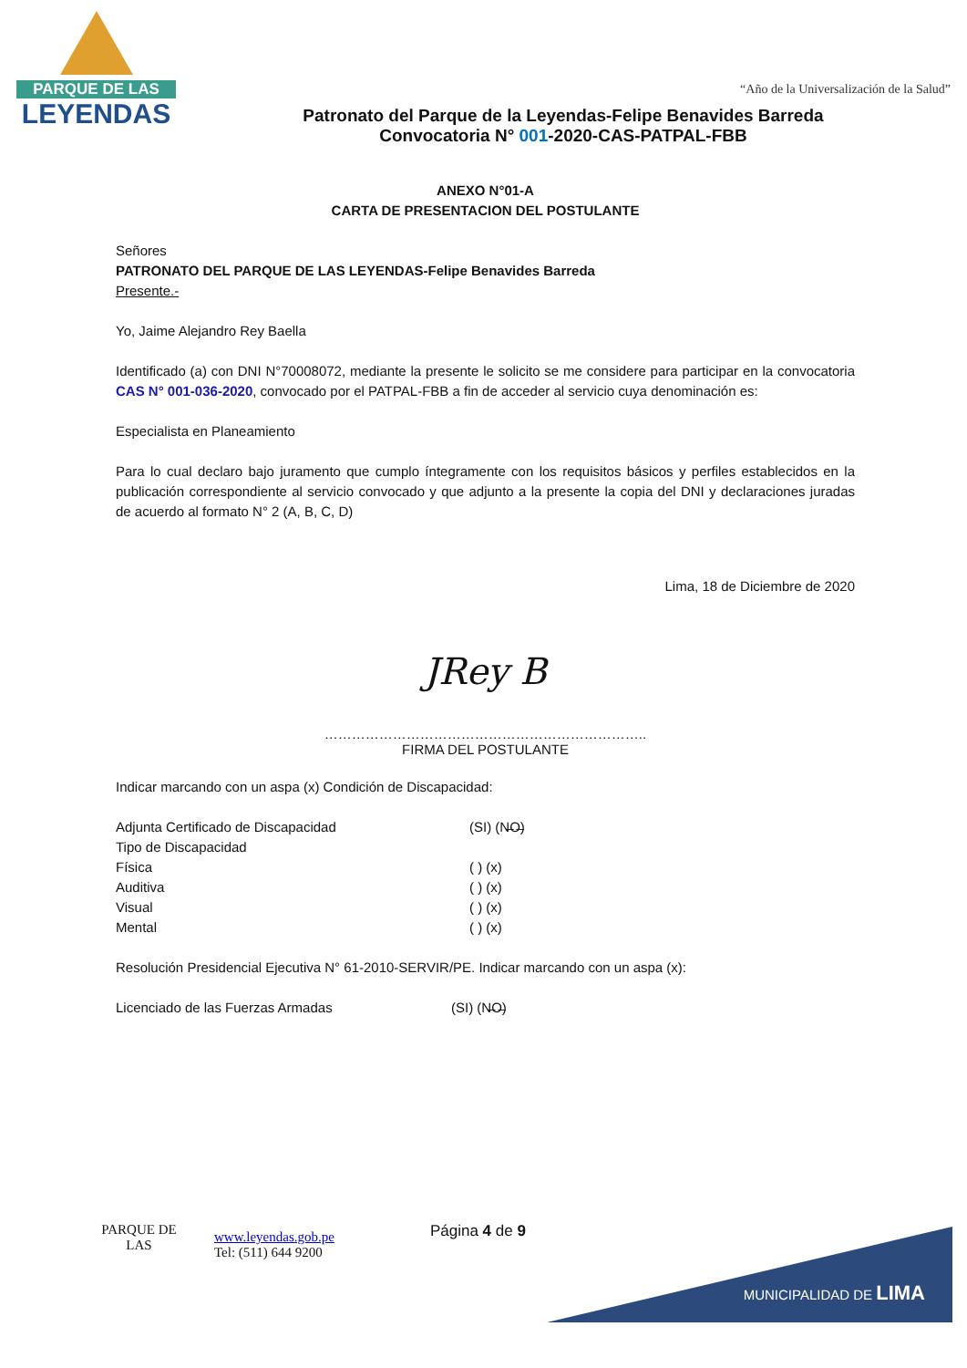PARQUE DE LAS
LEYENDAS
“Año de la Universalización de la Salud”
Patronato del Parque de la Leyendas-Felipe Benavides Barreda
Convocatoria N° 001-2020-CAS-PATPAL-FBB
ANEXO N°01-A
CARTA DE PRESENTACION DEL POSTULANTE
Señores
PATRONATO DEL PARQUE DE LAS LEYENDAS-Felipe Benavides Barreda
Presente.-
Yo, Jaime Alejandro Rey Baella
Identificado (a) con DNI N°70008072, mediante la presente le solicito se me considere para participar en la convocatoria CAS N° 001-036-2020, convocado por el PATPAL-FBB a fin de acceder al servicio cuya denominación es:
Especialista en Planeamiento
Para lo cual declaro bajo juramento que cumplo íntegramente con los requisitos básicos y perfiles establecidos en la publicación correspondiente al servicio convocado y que adjunto a la presente la copia del DNI y declaraciones juradas de acuerdo al formato N° 2 (A, B, C, D)
Lima, 18 de Diciembre de 2020
JRey B
……………………………………………………………..
FIRMA DEL POSTULANTE
Indicar marcando con un aspa (x) Condición de Discapacidad:
Adjunta Certificado de Discapacidad (SI) (N̶O̶)
Tipo de Discapacidad
Física ( ) (x)
Auditiva ( ) (x)
Visual ( ) (x)
Mental ( ) (x)
Resolución Presidencial Ejecutiva N° 61-2010-SERVIR/PE. Indicar marcando con un aspa (x):
Licenciado de las Fuerzas Armadas (SI) (N̶O̶)
MUNICIPALIDAD DE LIMA
PARQUE DE
LAS
www.leyendas.gob.pe
Tel: (511) 644 9200
Página 4 de 9